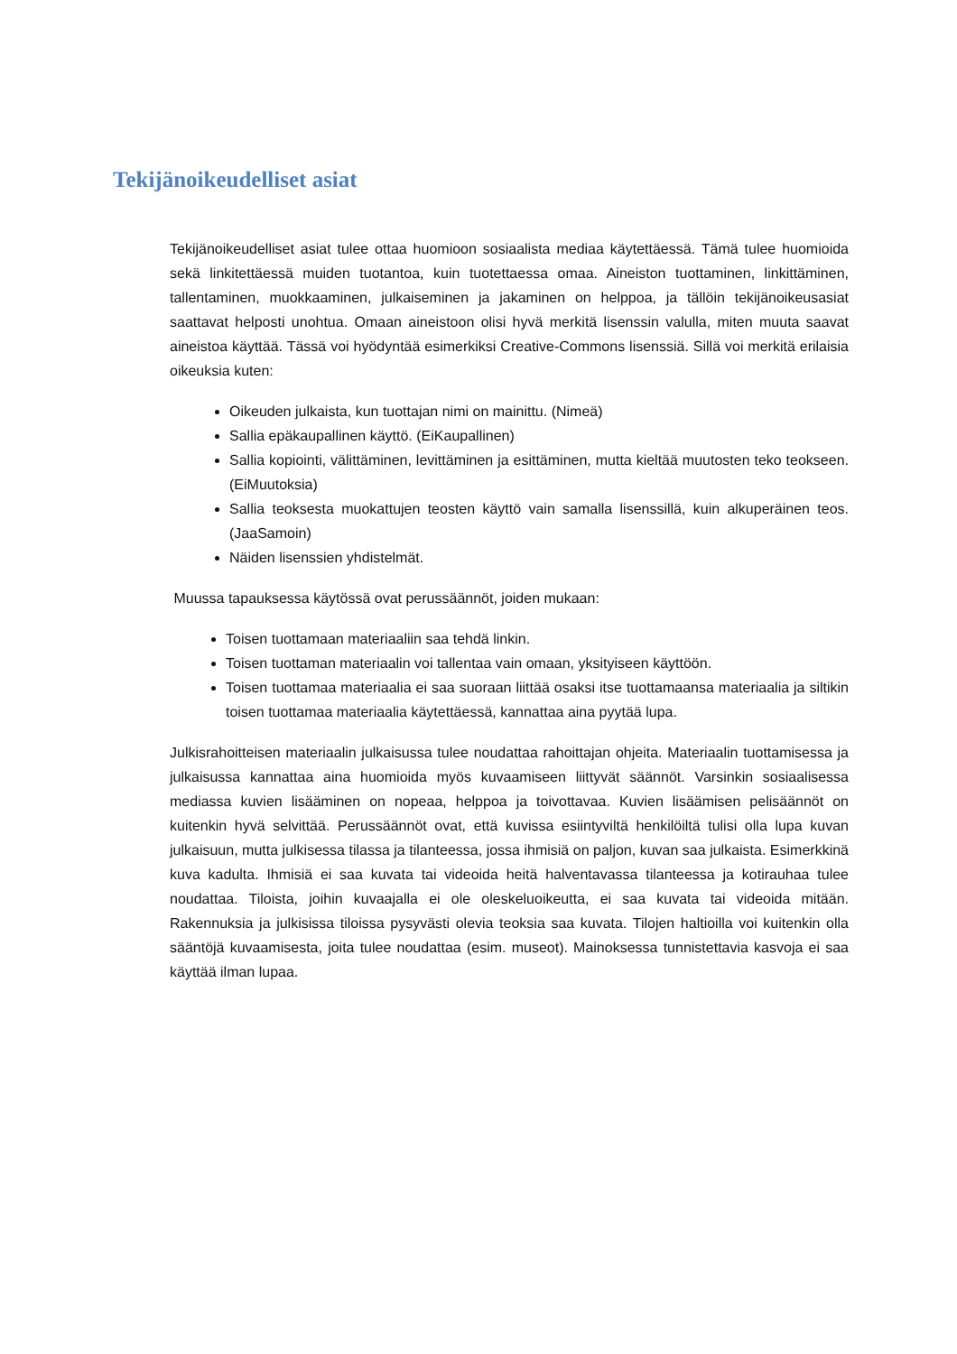Tekijänoikeudelliset asiat
Tekijänoikeudelliset asiat tulee ottaa huomioon sosiaalista mediaa käytettäessä. Tämä tulee huomioida sekä linkitettäessä muiden tuotantoa, kuin tuotettaessa omaa. Aineiston tuottaminen, linkittäminen, tallentaminen, muokkaaminen, julkaiseminen ja jakaminen on helppoa, ja tällöin tekijänoikeusasiat saattavat helposti unohtua. Omaan aineistoon olisi hyvä merkitä lisenssin valulla, miten muuta saavat aineistoa käyttää. Tässä voi hyödyntää esimerkiksi Creative-Commons lisenssiä. Sillä voi merkitä erilaisia oikeuksia kuten:
Oikeuden julkaista, kun tuottajan nimi on mainittu. (Nimeä)
Sallia epäkaupallinen käyttö. (EiKaupallinen)
Sallia kopiointi, välittäminen, levittäminen ja esittäminen, mutta kieltää muutosten teko teokseen. (EiMuutoksia)
Sallia teoksesta muokattujen teosten käyttö vain samalla lisenssillä, kuin alkuperäinen teos. (JaaSamoin)
Näiden lisenssien yhdistelmät.
Muussa tapauksessa käytössä ovat perussäännöt, joiden mukaan:
Toisen tuottamaan materiaaliin saa tehdä linkin.
Toisen tuottaman materiaalin voi tallentaa vain omaan, yksityiseen käyttöön.
Toisen tuottamaa materiaalia ei saa suoraan liittää osaksi itse tuottamaansa materiaalia ja siltikin toisen tuottamaa materiaalia käytettäessä, kannattaa aina pyytää lupa.
Julkisrahoitteisen materiaalin julkaisussa tulee noudattaa rahoittajan ohjeita. Materiaalin tuottamisessa ja julkaisussa kannattaa aina huomioida myös kuvaamiseen liittyvät säännöt. Varsinkin sosiaalisessa mediassa kuvien lisääminen on nopeaa, helppoa ja toivottavaa. Kuvien lisäämisen pelisäännöt on kuitenkin hyvä selvittää. Perussäännöt ovat, että kuvissa esiintyviltä henkilöiltä tulisi olla lupa kuvan julkaisuun, mutta julkisessa tilassa ja tilanteessa, jossa ihmisiä on paljon, kuvan saa julkaista. Esimerkkinä kuva kadulta. Ihmisiä ei saa kuvata tai videoida heitä halventavassa tilanteessa ja kotirauhaa tulee noudattaa. Tiloista, joihin kuvaajalla ei ole oleskeluoikeutta, ei saa kuvata tai videoida mitään. Rakennuksia ja julkisissa tiloissa pysyvästi olevia teoksia saa kuvata. Tilojen haltioilla voi kuitenkin olla sääntöjä kuvaamisesta, joita tulee noudattaa (esim. museot). Mainoksessa tunnistettavia kasvoja ei saa käyttää ilman lupaa.